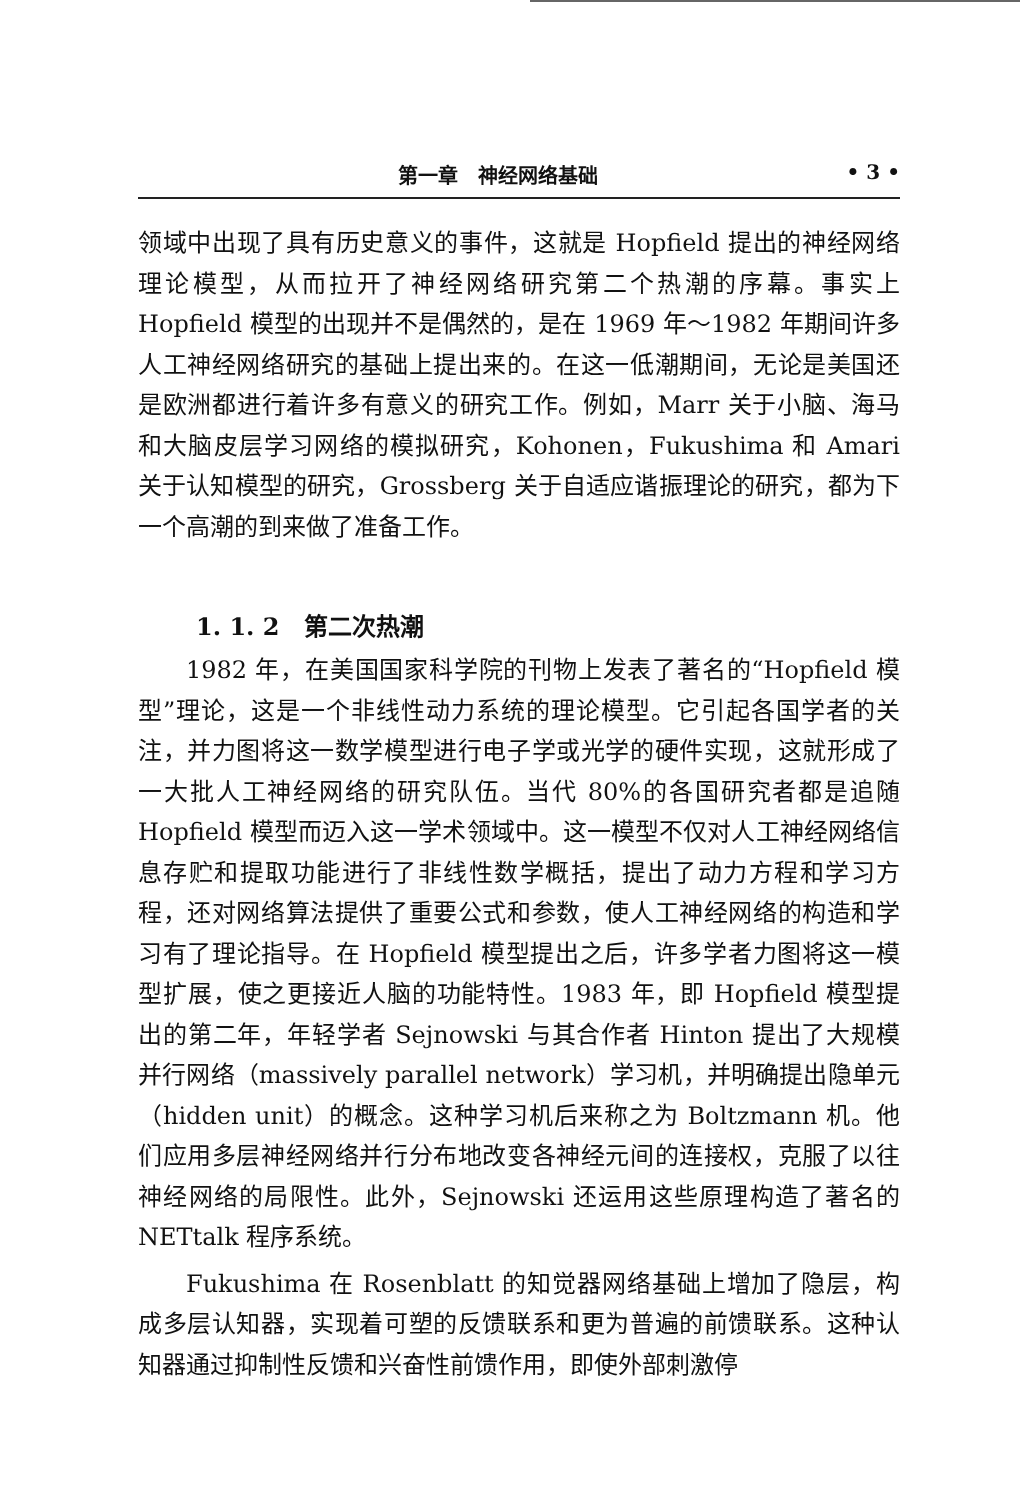第一章　神经网络基础 • 3 •
领域中出现了具有历史意义的事件，这就是 Hopfield 提出的神经网络理论模型，从而拉开了神经网络研究第二个热潮的序幕。事实上 Hopfield 模型的出现并不是偶然的，是在 1969 年～1982 年期间许多人工神经网络研究的基础上提出来的。在这一低潮期间，无论是美国还是欧洲都进行着许多有意义的研究工作。例如，Marr 关于小脑、海马和大脑皮层学习网络的模拟研究，Kohonen，Fukushima 和 Amari 关于认知模型的研究，Grossberg 关于自适应谐振理论的研究，都为下一个高潮的到来做了准备工作。
1. 1. 2　第二次热潮
1982 年，在美国国家科学院的刊物上发表了著名的“Hopfield 模型”理论，这是一个非线性动力系统的理论模型。它引起各国学者的关注，并力图将这一数学模型进行电子学或光学的硬件实现，这就形成了一大批人工神经网络的研究队伍。当代 80%的各国研究者都是追随 Hopfield 模型而迈入这一学术领域中。这一模型不仅对人工神经网络信息存贮和提取功能进行了非线性数学概括，提出了动力方程和学习方程，还对网络算法提供了重要公式和参数，使人工神经网络的构造和学习有了理论指导。在 Hopfield 模型提出之后，许多学者力图将这一模型扩展，使之更接近人脑的功能特性。1983 年，即 Hopfield 模型提出的第二年，年轻学者 Sejnowski 与其合作者 Hinton 提出了大规模并行网络（massively parallel network）学习机，并明确提出隐单元（hidden unit）的概念。这种学习机后来称之为 Boltzmann 机。他们应用多层神经网络并行分布地改变各神经元间的连接权，克服了以往神经网络的局限性。此外，Sejnowski 还运用这些原理构造了著名的 NETtalk 程序系统。
Fukushima 在 Rosenblatt 的知觉器网络基础上增加了隐层，构成多层认知器，实现着可塑的反馈联系和更为普遍的前馈联系。这种认知器通过抑制性反馈和兴奋性前馈作用，即使外部刺激停